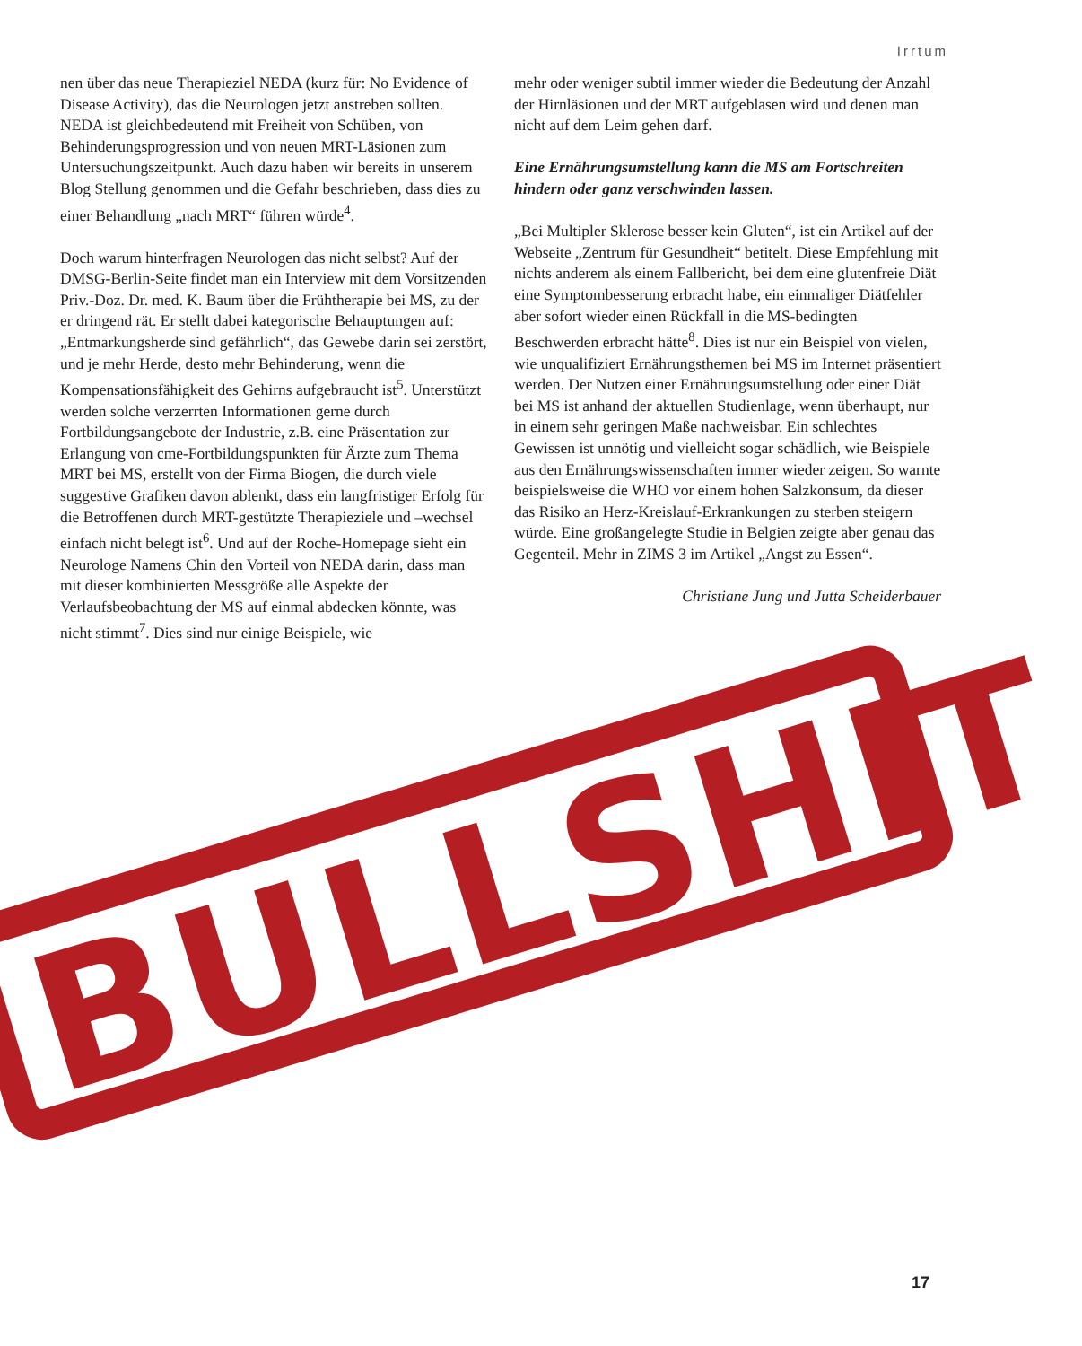Irrtum
nen über das neue Therapieziel NEDA (kurz für: No Evidence of Disease Activity), das die Neurologen jetzt anstreben sollten. NEDA ist gleichbedeutend mit Freiheit von Schüben, von Behinderungsprogression und von neuen MRT-Läsionen zum Untersuchungszeitpunkt. Auch dazu haben wir bereits in unserem Blog Stellung genommen und die Gefahr beschrieben, dass dies zu einer Behandlung „nach MRT“ führen würde<sup>4</sup>.
Doch warum hinterfragen Neurologen das nicht selbst? Auf der DMSG-Berlin-Seite findet man ein Interview mit dem Vorsitzenden Priv.-Doz. Dr. med. K. Baum über die Frühtherapie bei MS, zu der er dringend rät. Er stellt dabei kategorische Behauptungen auf: „Entmarkungsherde sind gefährlich“, das Gewebe darin sei zerstört, und je mehr Herde, desto mehr Behinderung, wenn die Kompensationsfähigkeit des Gehirns aufgebraucht ist<sup>5</sup>. Unterstützt werden solche verzerrten Informationen gerne durch Fortbildungsangebote der Industrie, z.B. eine Präsentation zur Erlangung von cme-Fortbildungspunkten für Ärzte zum Thema MRT bei MS, erstellt von der Firma Biogen, die durch viele suggestive Grafiken davon ablenkt, dass ein langfristiger Erfolg für die Betroffenen durch MRT-gestützte Therapieziele und –wechsel einfach nicht belegt ist<sup>6</sup>. Und auf der Roche-Homepage sieht ein Neurologe Namens Chin den Vorteil von NEDA darin, dass man mit dieser kombinierten Messgröße alle Aspekte der Verlaufsbeobachtung der MS auf einmal abdecken könnte, was nicht stimmt<sup>7</sup>. Dies sind nur einige Beispiele, wie
mehr oder weniger subtil immer wieder die Bedeutung der Anzahl der Hirnläsionen und der MRT aufgeblasen wird und denen man nicht auf dem Leim gehen darf.
Eine Ernährungsumstellung kann die MS am Fortschreiten hindern oder ganz verschwinden lassen.
„Bei Multipler Sklerose besser kein Gluten“, ist ein Artikel auf der Webseite „Zentrum für Gesundheit“ betitelt. Diese Empfehlung mit nichts anderem als einem Fallbericht, bei dem eine glutenfreie Diät eine Symptombesserung erbracht habe, ein einmaliger Diätfehler aber sofort wieder einen Rückfall in die MS-bedingten Beschwerden erbracht hätte<sup>8</sup>. Dies ist nur ein Beispiel von vielen, wie unqualifiziert Ernährungsthemen bei MS im Internet präsentiert werden. Der Nutzen einer Ernährungsumstellung oder einer Diät bei MS ist anhand der aktuellen Studienlage, wenn überhaupt, nur in einem sehr geringen Maße nachweisbar. Ein schlechtes Gewissen ist unnötig und vielleicht sogar schädlich, wie Beispiele aus den Ernährungswissenschaften immer wieder zeigen. So warnte beispielsweise die WHO vor einem hohen Salzkonsum, da dieser das Risiko an Herz-Kreislauf-Erkrankungen zu sterben steigern würde. Eine großangelegte Studie in Belgien zeigte aber genau das Gegenteil. Mehr in ZIMS 3 im Artikel „Angst zu Essen“.
Christiane Jung und Jutta Scheiderbauer
BULLSHIT
17